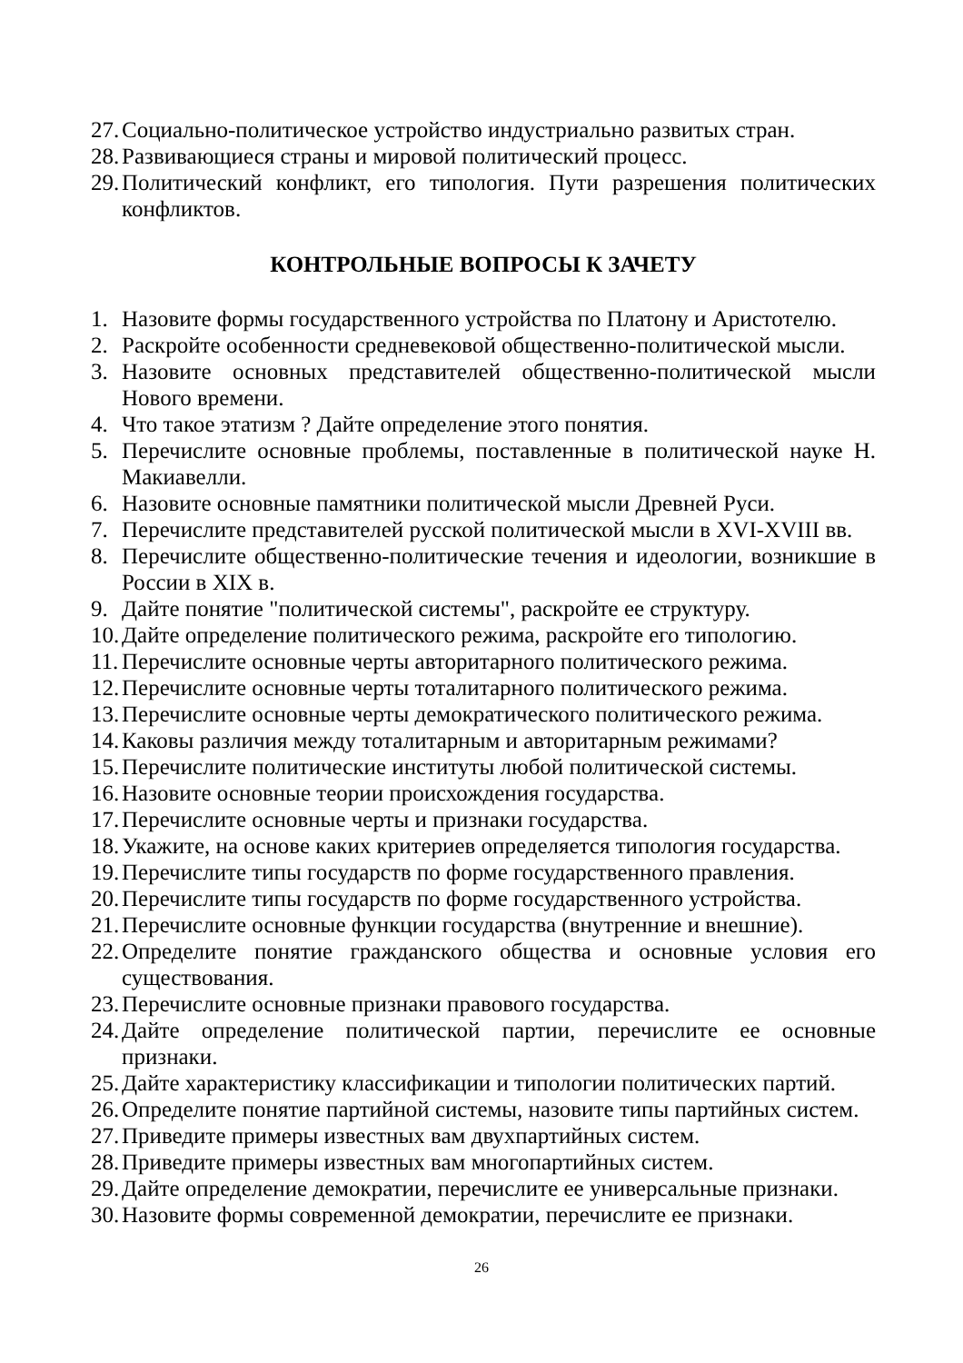27. Социально-политическое устройство индустриально развитых стран.
28. Развивающиеся страны и мировой политический процесс.
29. Политический конфликт, его типология. Пути разрешения политических конфликтов.
КОНТРОЛЬНЫЕ ВОПРОСЫ К ЗАЧЕТУ
1. Назовите формы государственного устройства по Платону и Аристотелю.
2. Раскройте особенности средневековой общественно-политической мысли.
3. Назовите основных представителей общественно-политической мысли Нового времени.
4. Что такое этатизм ? Дайте определение этого понятия.
5. Перечислите основные проблемы, поставленные в политической науке Н. Макиавелли.
6. Назовите основные памятники политической мысли Древней Руси.
7. Перечислите представителей русской политической мысли в XVI-XVIII вв.
8. Перечислите общественно-политические течения и идеологии, возникшие в России в XIX в.
9. Дайте понятие "политической системы", раскройте ее структуру.
10. Дайте определение политического режима, раскройте его типологию.
11. Перечислите основные черты авторитарного политического режима.
12. Перечислите основные черты тоталитарного политического режима.
13. Перечислите основные черты демократического политического режима.
14. Каковы различия между тоталитарным и авторитарным режимами?
15. Перечислите политические институты любой политической системы.
16. Назовите основные теории происхождения государства.
17. Перечислите основные черты и признаки государства.
18. Укажите, на основе каких критериев определяется типология государства.
19. Перечислите типы государств по форме государственного правления.
20. Перечислите типы государств по форме государственного устройства.
21. Перечислите основные функции государства (внутренние и внешние).
22. Определите понятие гражданского общества и основные условия его существования.
23. Перечислите основные признаки правового государства.
24. Дайте определение политической партии, перечислите ее основные признаки.
25. Дайте характеристику классификации и типологии политических партий.
26. Определите понятие партийной системы, назовите типы партийных систем.
27. Приведите примеры известных вам двухпартийных систем.
28. Приведите примеры известных вам многопартийных систем.
29. Дайте определение демократии, перечислите ее универсальные признаки.
30. Назовите формы современной демократии, перечислите ее признаки.
26